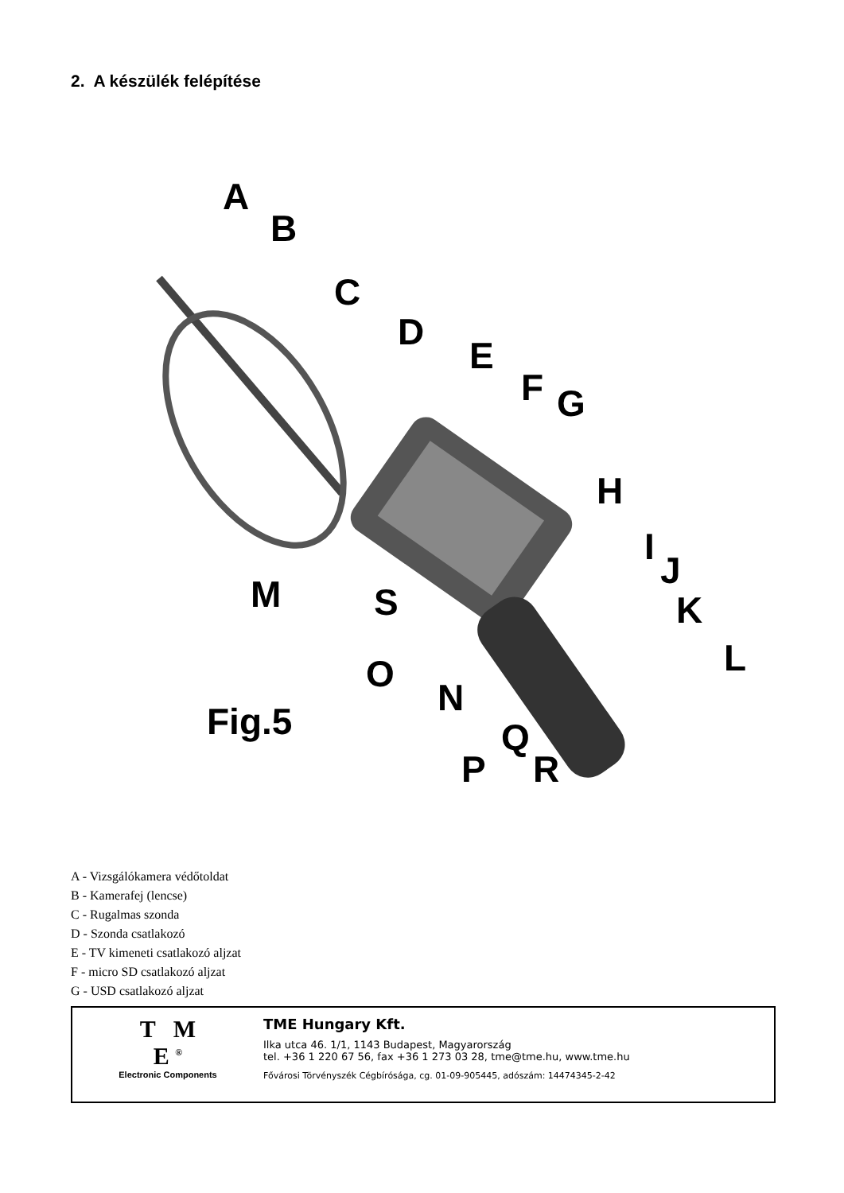2. A készülék felépítése
A
B
C
D
E
F G
H
I
J
K
L
M S
O
N
Q
P R
Fig.5
A - Vizsgálókamera védőtoldat
B - Kamerafej (lencse)
C - Rugalmas szonda
D - Szonda csatlakozó
E - TV kimeneti csatlakozó aljzat
F - micro SD csatlakozó aljzat
G - USD csatlakozó aljzat
T M
E <sup>®</sup>
Electronic Components
TME Hungary Kft.
Ilka utca 46. 1/1, 1143 Budapest, Magyarország
tel. +36 1 220 67 56, fax +36 1 273 03 28, tme@tme.hu, www.tme.hu
Fővárosi Törvényszék Cégbírósága, cg. 01-09-905445, adószám: 14474345-2-42